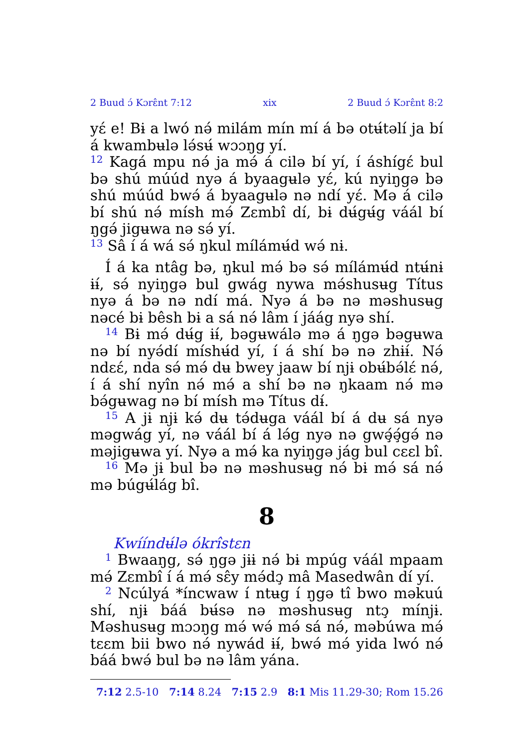2 Buud ɔ́ Kɔrɛ̂nt 7:12 xix 2 Buud ɔ́ Kɔrɛ̂nt 8:2
yɛ́ e! Bɨ a lwó nə́ milám mín mí á bə otʉ́təlí ja bí á kwambʉlə lə́sʉ́ wɔɔŋg yí.
<sup>12</sup> Kagá mpu nə́ ja mə́ á cilə bí yí, í áshígɛ́ bul bə shú múúd nyə á byaagʉlə yɛ́, kú nyiŋgə bə shú múúd bwə́ á byaagʉlə nə ndí yɛ́. Mə á cilə bí shú nə́ mísh mə́ Zɛmbî dí, bɨ dʉ́gʉ́g váál bí ŋgə́ jigʉwa nə sə́ yí.
<sup>13</sup> Sâ í á wá sə́ ŋkul mílámʉ́d wə́ nɨ.
Í á ka ntâg bə, ŋkul mə́ bə sə́ mílámʉ́d ntʉ́nɨ ɨɨ́, sə́ nyiŋgə bul gwág nywa mə́shusʉg Títus nyə á bə nə ndí má. Nyə á bə nə məshusʉg nəcé bɨ bêsh bɨ a sá nə́ lâm í jáág nyə shí.
<sup>14</sup> Bɨ mə́ dʉ́g ɨɨ́, bəgʉwálə mə á ŋgə bəgʉwa nə bí nyə́dí míshʉ́d yí, í á shí bə nə zhɨɨ́. Nə́ ndɛɛ́, nda sə́ mə́ dʉ bwey jaaw bí njɨ obʉ́bə́lɛ́ nə́, í á shí nyîn nə́ mə́ a shí bə nə ŋkaam nə́ mə bə́gʉwag nə bí mísh mə Títus dɨ́.
<sup>15</sup> A jɨ njɨ kə́ dʉ tə́dʉga váál bí á dʉ sá nyə məgwág yí, nə váál bí á lə́g nyə nə gwə̧́ə̧́gə́ nə məjigʉwa yí. Nyə a mə́ ka nyiŋgə jág bul cɛɛl bî.
<sup>16</sup> Mə jɨ bul bə nə məshusʉg nə́ bɨ mə́ sá nə́ mə búgʉ́lág bî.
8
Kwííndʉ́lə ókrîstɛn
<sup>1</sup> Bwaaŋg, sə́ ŋgə jɨɨ nə́ bɨ mpúg váál mpaam mə́ Zɛmbî í á mə́ sɛ̂y mə́dɔ̧ mâ Masedwân dí yí.
<sup>2</sup> Ncúlyá *íncwaw í ntʉg í ŋgə tî bwo məkuú shí, njɨ báá bʉ́sə nə məshusʉg ntɔ̧ mínjɨ. Məshusʉg mɔɔŋg mə́ wə́ mə́ sá nə́, məbúwa mə́ tɛɛm bii bwo nə́ nywád ɨɨ́, bwə́ mə́ yida lwó nə́ báá bwə́ bul bə nə lâm yána.
7:12 2.5-10 7:14 8.24 7:15 2.9 8:1 Mis 11.29-30; Rom 15.26